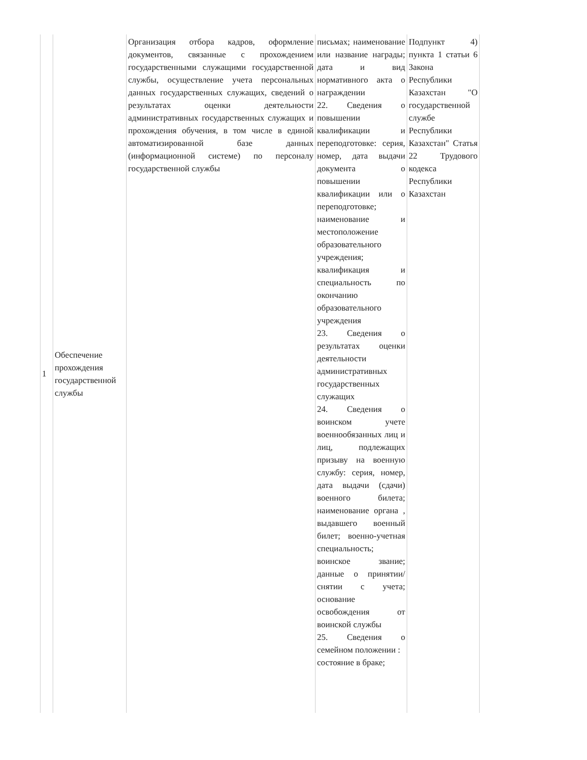| 1 | Обеспечение прохождения государственной службы | Организация отбора кадров, оформление документов, связанные с прохождением государственными служащими государственной службы, осуществление учета персональных данных государственных служащих, сведений о результатах оценки деятельности административных государственных служащих и прохождения обучения, в том числе в единой автоматизированной базе данных (информационной системе) по персоналу государственной службы | письмах; наименование или название награды; дата и вид нормативного акта о награждении 22. Сведения о повышении квалификации и переподготовке: серия, номер, дата выдачи документа о повышении квалификации или о переподготовке; наименование и местоположение образовательного учреждения; квалификация и специальность по окончанию образовательного учреждения 23. Сведения о результатах оценки деятельности административных государственных служащих 24. Сведения о воинском учете военнообязанных лиц и лиц, подлежащих призыву на военную службу: серия, номер, дата выдачи (сдачи) военного билета; наименование органа , выдавшего военный билет; военно-учетная специальность; воинское звание; данные о принятии/ снятии с учета; основание освобождения от воинской службы 25. Сведения о семейном положении : состояние в браке; | Подпункт 4) пункта 1 статьи 6 Закона Республики Казахстан "О государственной службе Республики Казахстан" Статья 22 Трудового кодекса Республики Казахстан |